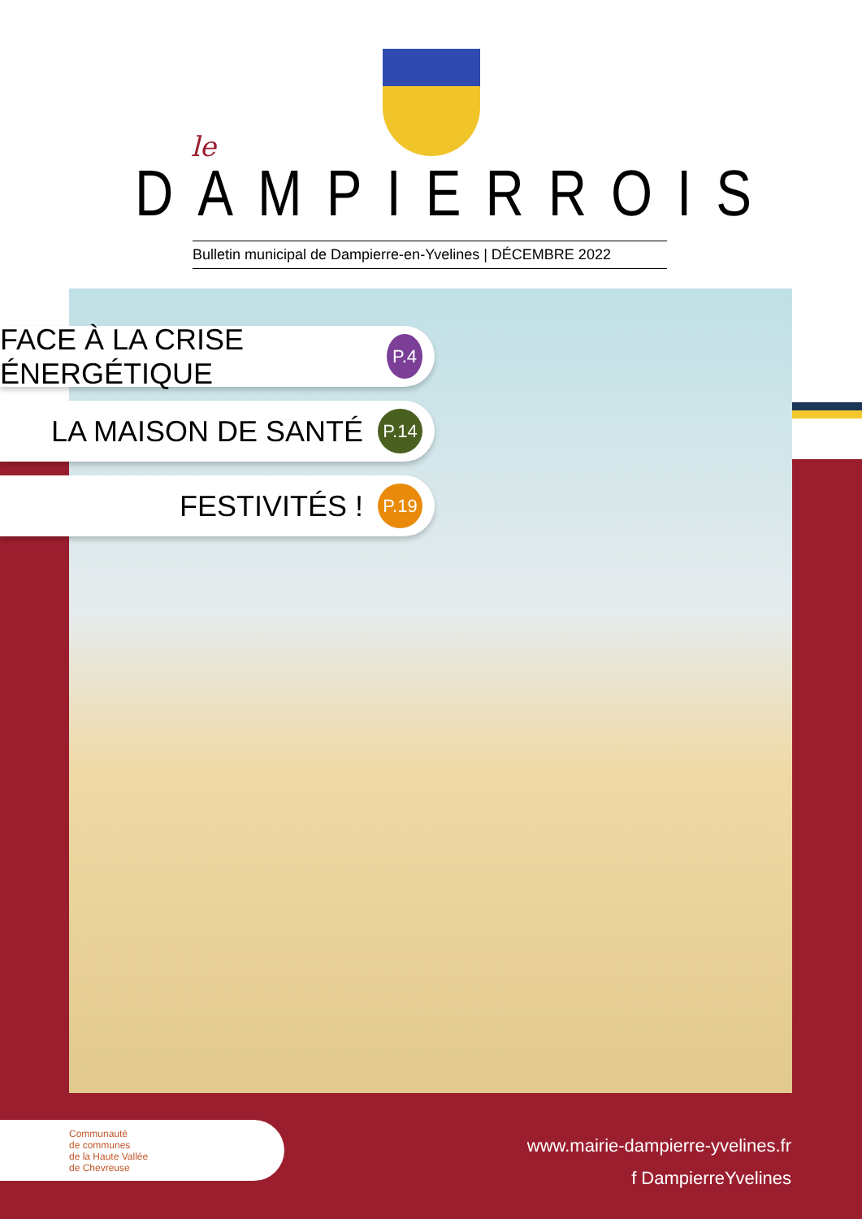le
DAMPIERROIS
Bulletin municipal de Dampierre-en-Yvelines | DÉCEMBRE 2022
FACE À LA CRISE ÉNERGÉTIQUE
P.4
LA MAISON DE SANTÉ
P.14
FESTIVITÉS !
P.19
Communauté
de communes
de la Haute Vallée
de Chevreuse
www.mairie-dampierre-yvelines.fr
f DampierreYvelines